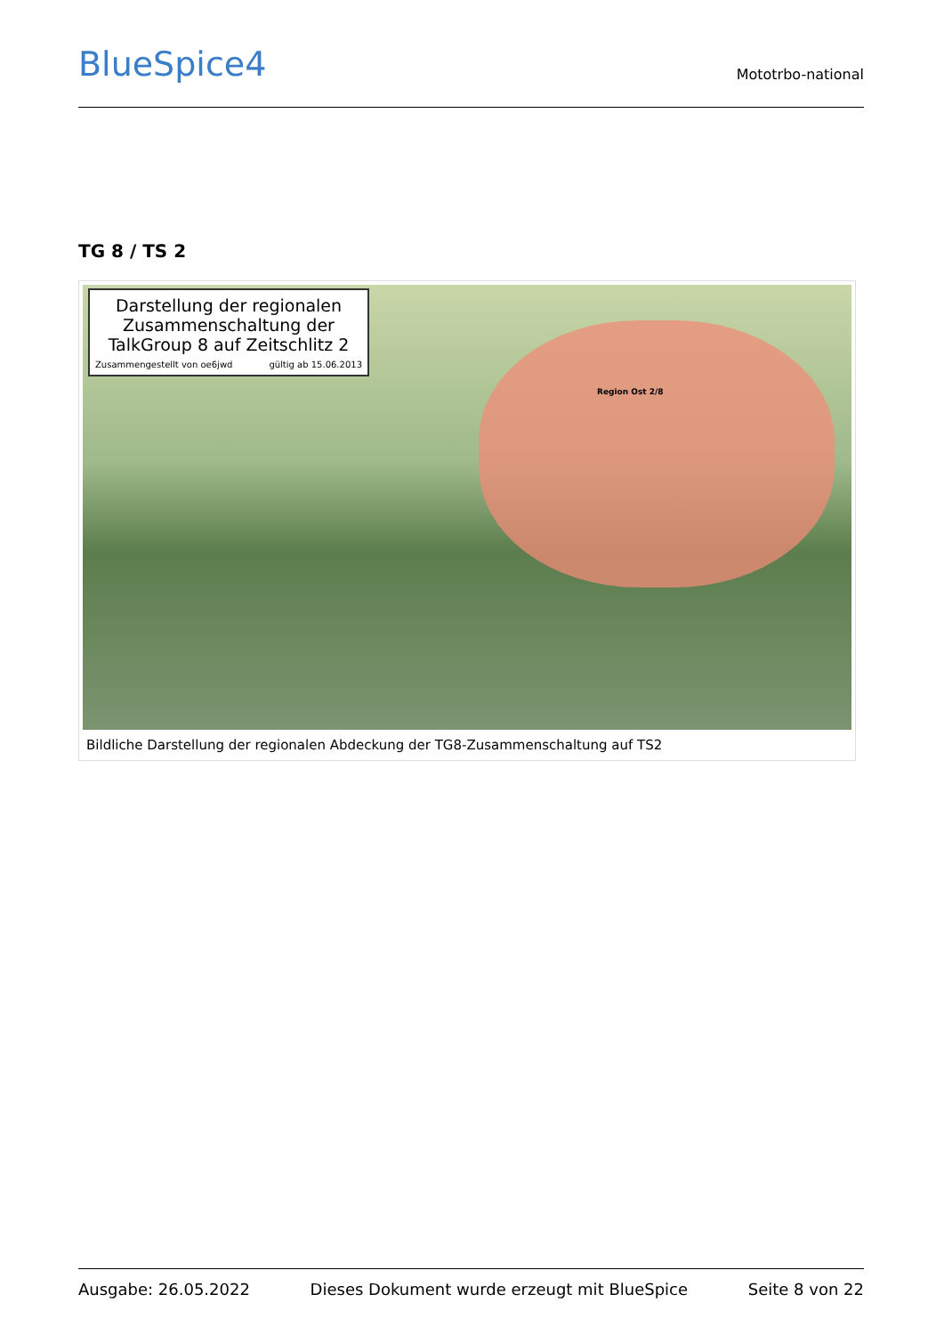BlueSpice4
Mototrbo-national
TG 8 / TS 2
Darstellung der regionalen Zusammenschaltung der TalkGroup 8 auf Zeitschlitz 2
Zusammengestellt von oe6jwd gültig ab 15.06.2013
Region Ost 2/8
Bildliche Darstellung der regionalen Abdeckung der TG8-Zusammenschaltung auf TS2
Ausgabe: 26.05.2022 Dieses Dokument wurde erzeugt mit BlueSpice Seite 8 von 22